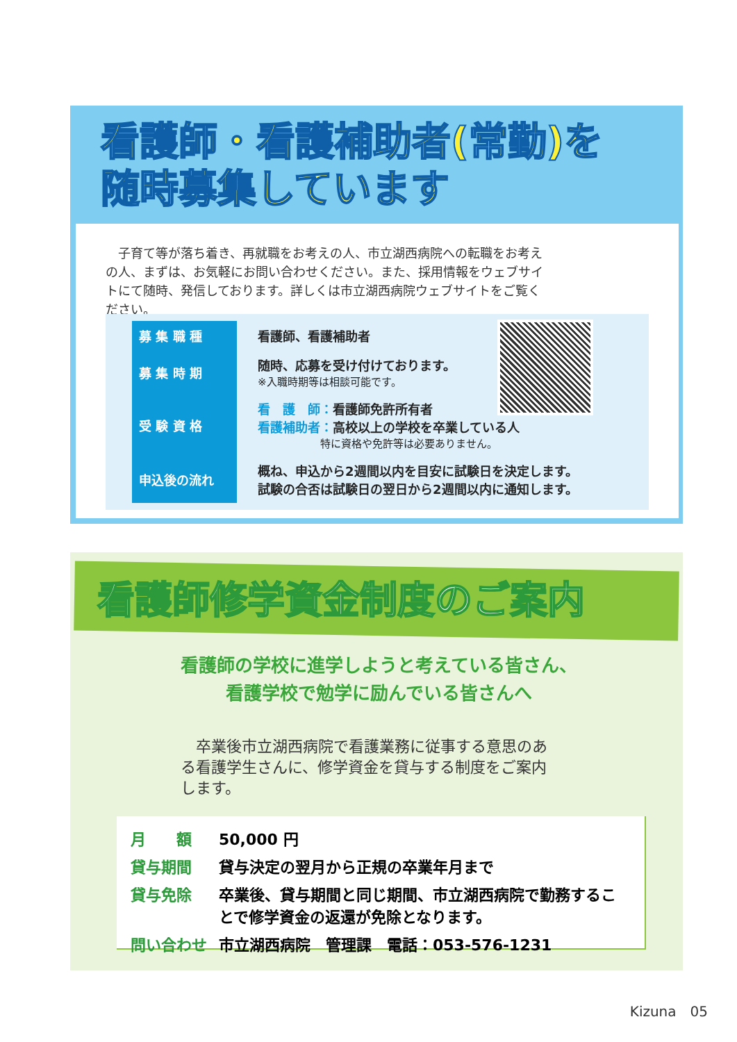看護師・看護補助者(常勤)を
随時募集しています
　子育て等が落ち着き、再就職をお考えの人、市立湖西病院への転職をお考えの人、まずは、お気軽にお問い合わせください。また、採用情報をウェブサイトにて随時、発信しております。詳しくは市立湖西病院ウェブサイトをご覧ください。
| 募 集 職 種 | 看護師、看護補助者 |
| 募 集 時 期 | 随時、応募を受け付けております。 ※入職時期等は相談可能です。 |
| 受 験 資 格 | 看 護 師： 看護師免許所有者 看護補助者： 高校以上の学校を卒業している人 特に資格や免許等は必要ありません。 |
| 申込後の流れ | 概ね、申込から2週間以内を目安に試験日を決定します。 試験の合否は試験日の翌日から2週間以内に通知します。 |
看護師修学資金制度のご案内
看護師の学校に進学しようと考えている皆さん、
看護学校で勉学に励んでいる皆さんへ
　卒業後市立湖西病院で看護業務に従事する意思のある看護学生さんに、修学資金を貸与する制度をご案内します。
| 月 額 | 50,000 円 |
| 貸与期間 | 貸与決定の翌月から正規の卒業年月まで |
| 貸与免除 | 卒業後、貸与期間と同じ期間、市立湖西病院で勤務することで修学資金の返還が免除となります。 |
| 問い合わせ | 市立湖西病院 管理課 電話：053-576-1231 |
Kizuna　05